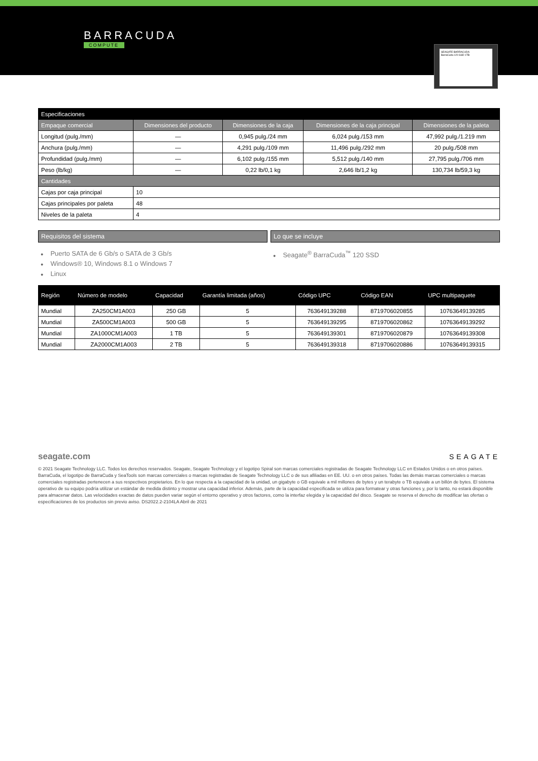BARRACUDA
COMPUTE
SEAGATE BARRACUDA
BarraCuda 120 SSD 1TB
| Especificaciones | | | | |
| --- | --- | --- | --- | --- |
| Empaque comercial | Dimensiones del producto | Dimensiones de la caja | Dimensiones de la caja principal | Dimensiones de la paleta |
| Longitud (pulg./mm) | — | 0,945 pulg./24 mm | 6,024 pulg./153 mm | 47,992 pulg./1.219 mm |
| Anchura (pulg./mm) | — | 4,291 pulg./109 mm | 11,496 pulg./292 mm | 20 pulg./508 mm |
| Profundidad (pulg./mm) | — | 6,102 pulg./155 mm | 5,512 pulg./140 mm | 27,795 pulg./706 mm |
| Peso (lb/kg) | — | 0,22 lb/0,1 kg | 2,646 lb/1,2 kg | 130,734 lb/59,3 kg |
| Cantidades | | | | |
| Cajas por caja principal | 10 | | | |
| Cajas principales por paleta | 48 | | | |
| Niveles de la paleta | 4 | | | |
Requisitos del sistema
● Puerto SATA de 6 Gb/s o SATA de 3 Gb/s
● Windows® 10, Windows 8.1 o Windows 7
● Linux
Lo que se incluye
● Seagate<sup>®</sup> BarraCuda<sup>™</sup> 120 SSD
| Región | Número de modelo | Capacidad | Garantía limitada (años) | Código UPC | Código EAN | UPC multipaquete |
| --- | --- | --- | --- | --- | --- | --- |
| Mundial | ZA250CM1A003 | 250 GB | 5 | 763649139288 | 8719706020855 | 10763649139285 |
| Mundial | ZA500CM1A003 | 500 GB | 5 | 763649139295 | 8719706020862 | 10763649139292 |
| Mundial | ZA1000CM1A003 | 1 TB | 5 | 763649139301 | 8719706020879 | 10763649139308 |
| Mundial | ZA2000CM1A003 | 2 TB | 5 | 763649139318 | 8719706020886 | 10763649139315 |
seagate.com SEAGATE
© 2021 Seagate Technology LLC. Todos los derechos reservados. Seagate, Seagate Technology y el logotipo Spiral son marcas comerciales registradas de Seagate Technology LLC en Estados Unidos o en otros países. BarraCuda, el logotipo de BarraCuda y SeaTools son marcas comerciales o marcas registradas de Seagate Technology LLC o de sus afiliadas en EE. UU. o en otros países. Todas las demás marcas comerciales o marcas comerciales registradas pertenecen a sus respectivos propietarios. En lo que respecta a la capacidad de la unidad, un gigabyte o GB equivale a mil millones de bytes y un terabyte o TB equivale a un billón de bytes. El sistema operativo de su equipo podría utilizar un estándar de medida distinto y mostrar una capacidad inferior. Además, parte de la capacidad especificada se utiliza para formatear y otras funciones y, por lo tanto, no estará disponible para almacenar datos. Las velocidades exactas de datos pueden variar según el entorno operativo y otros factores, como la interfaz elegida y la capacidad del disco. Seagate se reserva el derecho de modificar las ofertas o especificaciones de los productos sin previo aviso. DS2022.2-2104LA Abril de 2021